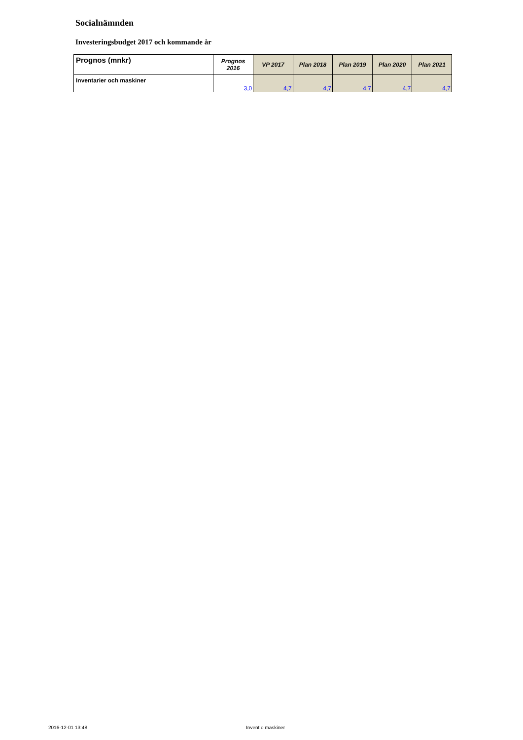Socialnämnden
Investeringsbudget 2017 och kommande år
| Prognos (mnkr) | Prognos 2016 | VP 2017 | Plan 2018 | Plan 2019 | Plan 2020 | Plan 2021 |
| --- | --- | --- | --- | --- | --- | --- |
| Inventarier och maskiner | 3,0 | 4,7 | 4,7 | 4,7 | 4,7 | 4,7 |
2016-12-01 13:48 Invent o maskiner